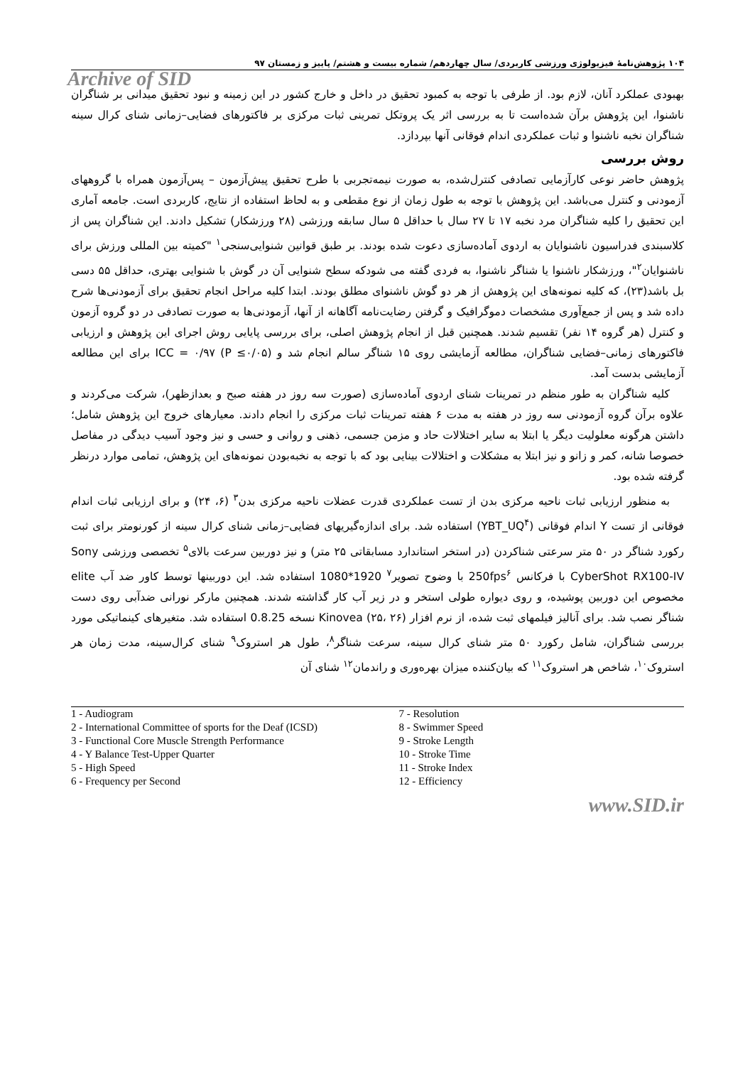۱۰۴ پژوهش‌نامهٔ فیزیولوژی ورزشی کاربردی/ سال چهاردهم/ شماره بیست و هشتم/ پاییز و زمستان ۹۷
Archive of SID
بهبودی عملکرد آنان، لازم بود. از طرفی با توجه به کمبود تحقیق در داخل و خارج کشور در این زمینه و نبود تحقیق میدانی بر شناگران ناشنوا، این پژوهش برآن شده‌است تا به بررسی اثر یک پروتکل تمرینی ثبات مرکزی بر فاکتورهای فضایی–زمانی شنای کرال سینه شناگران نخبه ناشنوا و ثبات عملکردی اندام فوقانی آنها بپردازد.
روش بررسی
پژوهش حاضر نوعی کارآزمایی تصادفی کنترل‌شده، به صورت نیمه‌تجربی با طرح تحقیق پیش‌آزمون – پس‌آزمون همراه با گروههای آزمودنی و کنترل می‌باشد. این پژوهش با توجه به طول زمان از نوع مقطعی و به لحاظ استفاده از نتایج، کاربردی است. جامعه آماری این تحقیق را کلیه شناگران مرد نخبه ۱۷ تا ۲۷ سال با حداقل ۵ سال سابقه ورزشی (۲۸ ورزشکار) تشکیل دادند. این شناگران پس از کلاسبندی فدراسیون ناشنوایان به اردوی آماده‌سازی دعوت شده بودند. بر طبق قوانین شنوایی‌سنجی<sup>۱</sup> "کمیته بین المللی ورزش برای ناشنوایان<sup>۲</sup>"، ورزشکار ناشنوا یا شناگر ناشنوا، به فردی گفته می شودکه سطح شنوایی آن در گوش با شنوایی بهتری، حداقل ۵۵ دسی بل باشد(۲۳)، که کلیه نمونه‌های این پژوهش از هر دو گوش ناشنوای مطلق بودند. ابتدا کلیه مراحل انجام تحقیق برای آزمودنی‌ها شرح داده شد و پس از جمع‌آوری مشخصات دموگرافیک و گرفتن رضایت‌نامه آگاهانه از آنها، آزمودنی‌ها به صورت تصادفی در دو گروه آزمون و کنترل (هر گروه ۱۴ نفر) تقسیم شدند. همچنین قبل از انجام پژوهش اصلی، برای بررسی پایایی روش اجرای این پژوهش و ارزیابی فاکتورهای زمانی–فضایی شناگران، مطالعه آزمایشی روی ۱۵ شناگر سالم انجام شد و ICC = ۰/۹۷ (P ≤۰/۰۵) برای این مطالعه آزمایشی بدست آمد.
کلیه شناگران به طور منظم در تمرینات شنای اردوی آماده‌سازی (صورت سه روز در هفته صبح و بعدازظهر)، شرکت می‌کردند و علاوه برآن گروه آزمودنی سه روز در هفته به مدت ۶ هفته تمرینات ثبات مرکزی را انجام دادند. معیارهای خروج این پژوهش شامل؛ داشتن هرگونه معلولیت دیگر یا ابتلا به سایر اختلالات حاد و مزمن جسمی، ذهنی و روانی و حسی و نیز وجود آسیب دیدگی در مفاصل خصوصا شانه، کمر و زانو و نیز ابتلا به مشکلات و اختلالات بینایی بود که با توجه به نخبه‌بودن نمونه‌های این پژوهش، تمامی موارد درنظر گرفته شده بود.
به منظور ارزیابی ثبات ناحیه مرکزی بدن از تست عملکردی قدرت عضلات ناحیه مرکزی بدن<sup>۳</sup> (۶، ۲۴) و برای ارزیابی ثبات اندام فوقانی از تست Y اندام فوقانی (YBT_UQ<sup>۴</sup>) استفاده شد. برای اندازه‌گیریهای فضایی–زمانی شنای کرال سینه از کورنومتر برای ثبت رکورد شناگر در ۵۰ متر سرعتی شناکردن (در استخر استاندارد مسابقاتی ۲۵ متر) و نیز دوربین سرعت بالای<sup>۵</sup> تخصصی ورزشی Sony CyberShot RX100-IV با فرکانس 250fps<sup>۶</sup> با وضوح تصویر<sup>۷</sup> 1920*1080 استفاده شد. این دوربینها توسط کاور ضد آب elite مخصوص این دوربین پوشیده، و روی دیواره طولی استخر و در زیر آب کار گذاشته شدند. همچنین مارکر نورانی ضدآبی روی دست شناگر نصب شد. برای آنالیز فیلمهای ثبت شده، از نرم افزار Kinovea (۲۵، ۲۶) نسخه 0.8.25 استفاده شد. متغیرهای کینماتیکی مورد بررسی شناگران، شامل رکورد ۵۰ متر شنای کرال سینه، سرعت شناگر<sup>۸</sup>، طول هر استروک<sup>۹</sup> شنای کرال‌سینه، مدت زمان هر استروک<sup>۱۰</sup>، شاخص هر استروک<sup>۱۱</sup> که بیان‌کننده میزان بهره‌وری و راندمان<sup>۱۲</sup> شنای آن
1 - Audiogram
2 - International Committee of sports for the Deaf (ICSD)
3 - Functional Core Muscle Strength Performance
4 - Y Balance Test-Upper Quarter
5 - High Speed
6 - Frequency per Second
7 - Resolution
8 - Swimmer Speed
9 - Stroke Length
10 - Stroke Time
11 - Stroke Index
12 - Efficiency
www.SID.ir